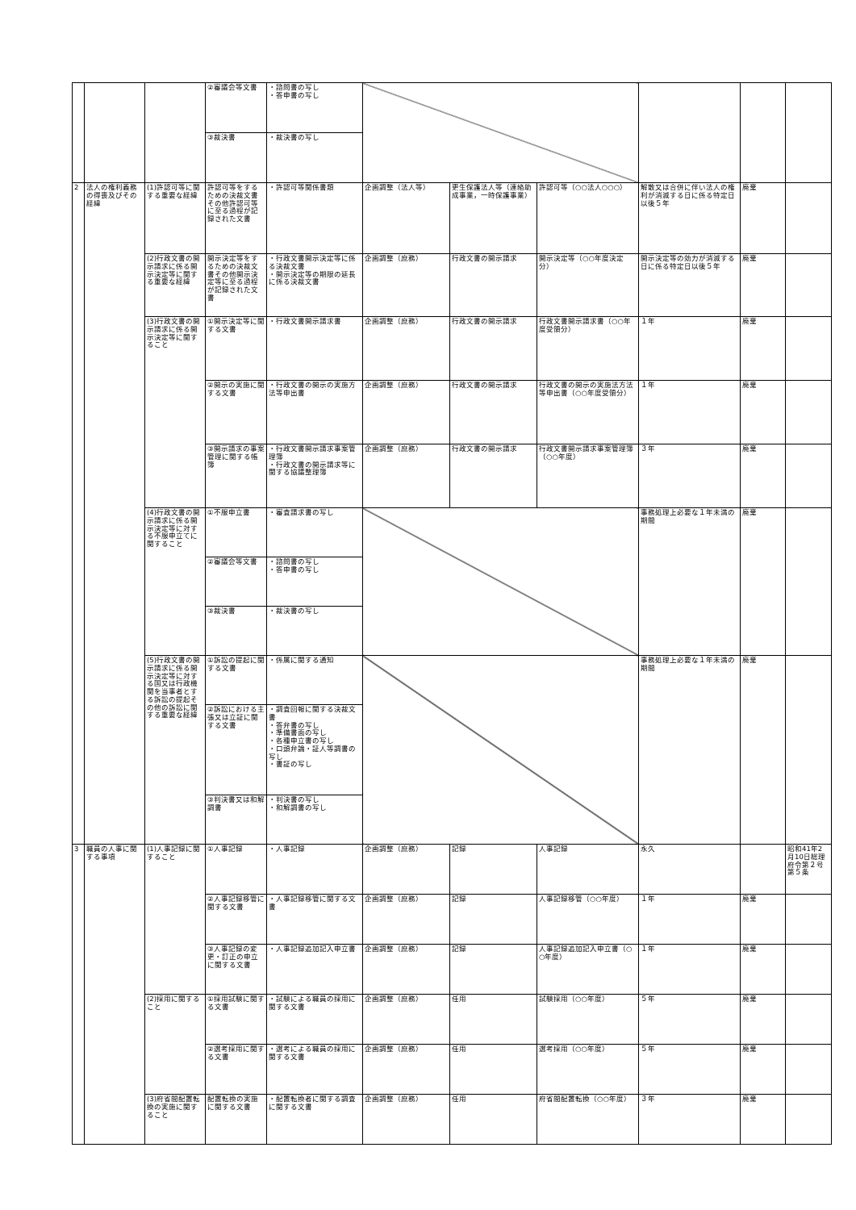| | | | ②審議会等文書 | ・諮問書の写し ・答申書の写し | | | | | | |
| | | | ③裁決書 | ・裁決書の写し | | | | | | |
| 2 | 法人の権利義務の得喪及びその経緯 | (1)許認可等に関する重要な経緯 | 許認可等をするための決裁文書その他許認可等に至る過程が記録された文書 | ・許認可等関係書類 | 企画調整（法人等） | 更生保護法人等（連絡助成事業，一時保護事業） | 許認可等（○○法人○○○） | 解散又は合併に伴い法人の権利が消滅する日に係る特定日以後５年 | 廃棄 | |
| | | (2)行政文書の開示請求に係る開示決定等に関する重要な経緯 | 開示決定等をするための決裁文書その他開示決定等に至る過程が記録された文書 | ・行政文書開示決定等に係る決裁文書 ・開示決定等の期限の延長に係る決裁文書 | 企画調整（庶務） | 行政文書の開示請求 | 開示決定等（○○年度決定分） | 開示決定等の効力が消滅する日に係る特定日以後５年 | 廃棄 | |
| | | (3)行政文書の開示請求に係る開示決定等に関すること | ①開示決定等に関する文書 | ・行政文書開示請求書 | 企画調整（庶務） | 行政文書の開示請求 | 行政文書開示請求書（○○年度受領分） | １年 | 廃棄 | |
| | | | ②開示の実施に関する文書 | ・行政文書の開示の実施方法等申出書 | 企画調整（庶務） | 行政文書の開示請求 | 行政文書の開示の実施法方法等申出書（○○年度受領分） | １年 | 廃棄 | |
| | | | ③開示請求の事案管理に関する帳簿 | ・行政文書開示請求事案管理簿 ・行政文書の開示請求等に関する協議整理簿 | 企画調整（庶務） | 行政文書の開示請求 | 行政文書開示請求事案管理簿（○○年度） | ３年 | 廃棄 | |
| | | (4)行政文書の開示請求に係る開示決定等に対する不服申立てに関すること | ①不服申立書 | ・審査請求書の写し | | | | 事務処理上必要な１年未満の期間 | 廃棄 | |
| | | | ②審議会等文書 | ・諮問書の写し ・答申書の写し | | | | | | |
| | | | ③裁決書 | ・裁決書の写し | | | | | | |
| | | (5)行政文書の開示請求に係る開示決定等に対する国又は行政機関を当事者とする訴訟の提起その他の訴訟に関する重要な経緯 | ①訴訟の提起に関する文書 | ・係属に関する通知 | | | | 事務処理上必要な１年未満の期間 | 廃棄 | |
| | | | ②訴訟における主張又は立証に関する文書 | ・調査回報に関する決裁文書 ・答弁書の写し ・準備書面の写し ・各種申立書の写し ・口頭弁論・証人等調書の写し ・書証の写し | | | | | | |
| | | | ③判決書又は和解調書 | ・判決書の写し ・和解調書の写し | | | | | | |
| 3 | 職員の人事に関する事項 | (1)人事記録に関すること | ①人事記録 | ・人事記録 | 企画調整（庶務） | 記録 | 人事記録 | 永久 | | 昭和41年2月10日総理府令第２号第５条 |
| | | | ②人事記録移管に関する文書 | ・人事記録移管に関する文書 | 企画調整（庶務） | 記録 | 人事記録移管（○○年度） | １年 | 廃棄 | |
| | | | ③人事記録の変更・訂正の申立に関する文書 | ・人事記録追加記入申立書 | 企画調整（庶務） | 記録 | 人事記録追加記入申立書（○○年度） | １年 | 廃棄 | |
| | | (2)採用に関すること | ①採用試験に関する文書 | ・試験による職員の採用に関する文書 | 企画調整（庶務） | 任用 | 試験採用（○○年度） | ５年 | 廃棄 | |
| | | | ②選考採用に関する文書 | ・選考による職員の採用に関する文書 | 企画調整（庶務） | 任用 | 選考採用（○○年度） | ５年 | 廃棄 | |
| | | (3)府省間配置転換の実施に関すること | 配置転換の実施に関する文書 | ・配置転換者に関する調査に関する文書 | 企画調整（庶務） | 任用 | 府省間配置転換（○○年度） | ３年 | 廃棄 | |